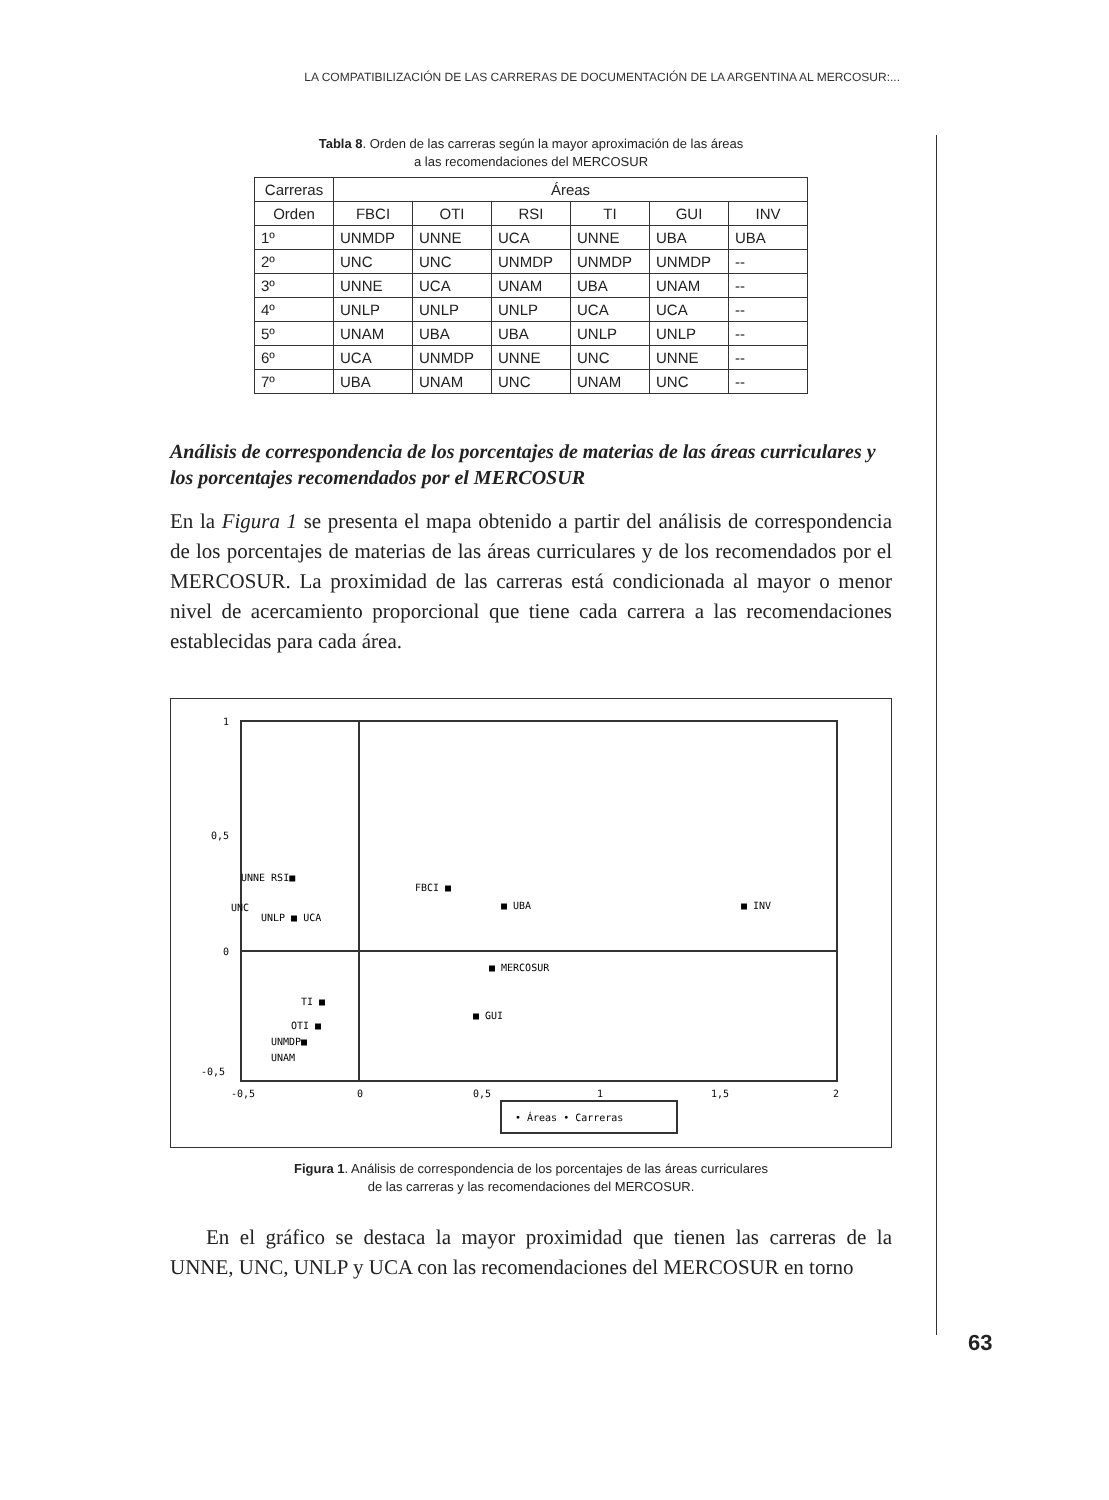LA COMPATIBILIZACIÓN DE LAS CARRERAS DE DOCUMENTACIÓN DE LA ARGENTINA AL MERCOSUR:...
Tabla 8. Orden de las carreras según la mayor aproximación de las áreas
a las recomendaciones del MERCOSUR
| Carreras | Áreas | | | | | |
| --- | --- | --- | --- | --- | --- | --- |
| Orden | FBCI | OTI | RSI | TI | GUI | INV |
| 1º | UNMDP | UNNE | UCA | UNNE | UBA | UBA |
| 2º | UNC | UNC | UNMDP | UNMDP | UNMDP | -- |
| 3º | UNNE | UCA | UNAM | UBA | UNAM | -- |
| 4º | UNLP | UNLP | UNLP | UCA | UCA | -- |
| 5º | UNAM | UBA | UBA | UNLP | UNLP | -- |
| 6º | UCA | UNMDP | UNNE | UNC | UNNE | -- |
| 7º | UBA | UNAM | UNC | UNAM | UNC | -- |
Análisis de correspondencia de los porcentajes de materias de las áreas curriculares y los porcentajes recomendados por el MERCOSUR
En la Figura 1 se presenta el mapa obtenido a partir del análisis de correspondencia de los porcentajes de materias de las áreas curriculares y de los recomendados por el MERCOSUR. La proximidad de las carreras está condicionada al mayor o menor nivel de acercamiento proporcional que tiene cada carrera a las recomendaciones establecidas para cada área.
1
0,5
0
-0,5
-0,5
0
0,5
1
1,5
2
FBCI ■
■ UBA
■ INV
UNNE RSI■
UNC
UNLP ■ UCA
■ MERCOSUR
TI ■
OTI ■
UNMDP■
UNAM
■ GUI
• Áreas • Carreras
Figura 1. Análisis de correspondencia de los porcentajes de las áreas curriculares
de las carreras y las recomendaciones del MERCOSUR.
En el gráfico se destaca la mayor proximidad que tienen las carreras de la UNNE, UNC, UNLP y UCA con las recomendaciones del MERCOSUR en torno
63